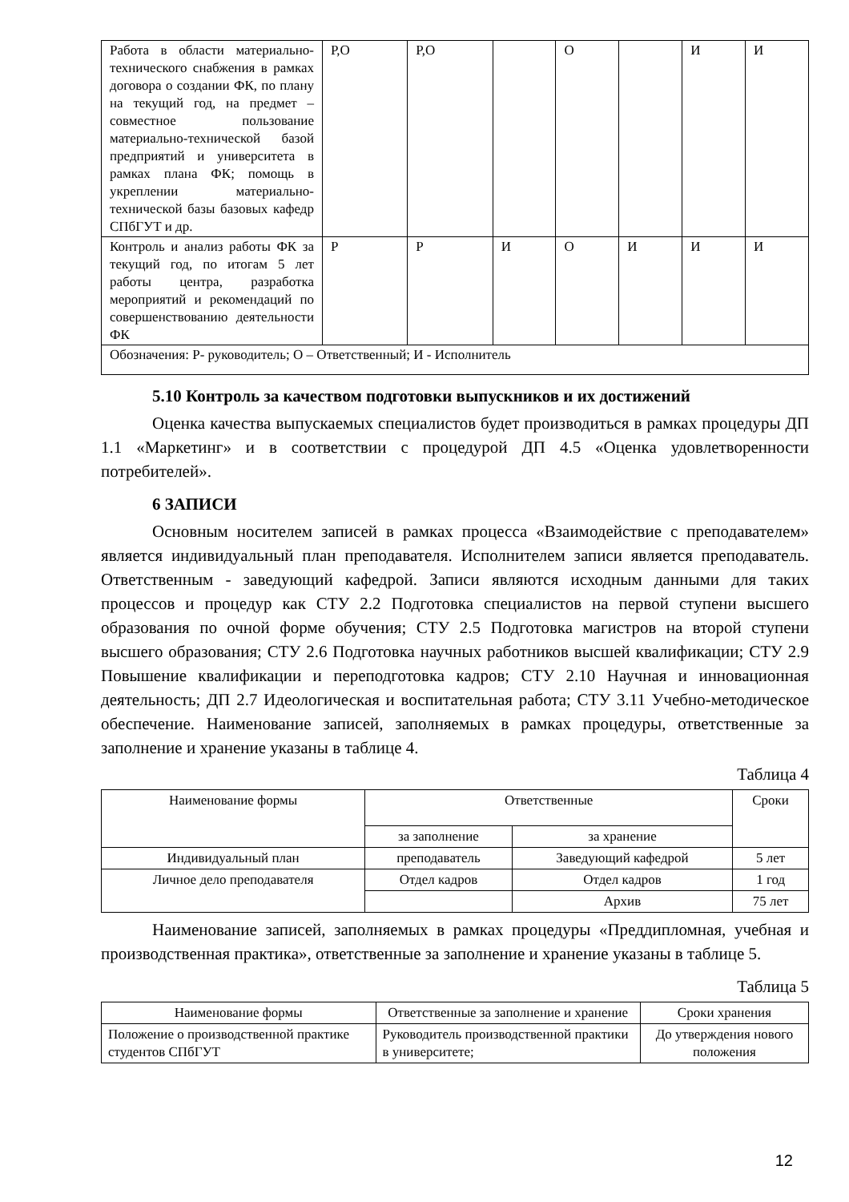| Работа в области материально-технического снабжения в рамках договора о создании ФК, по плану на текущий год, на предмет – совместное пользование материально-технической базой предприятий и университета в рамках плана ФК; помощь в укреплении материально-технической базы базовых кафедр СПбГУТ и др. | Р,О | Р,О | | О | | И | И |
| Контроль и анализ работы ФК за текущий год, по итогам 5 лет работы центра, разработка мероприятий и рекомендаций по совершенствованию деятельности ФК | Р | Р | И | О | И | И | И |
| Обозначения: Р- руководитель; О – Ответственный; И - Исполнитель | | | | | | | |
5.10 Контроль за качеством подготовки выпускников и их достижений
Оценка качества выпускаемых специалистов будет производиться в рамках процедуры ДП 1.1 «Маркетинг» и в соответствии с процедурой ДП 4.5 «Оценка удовлетворенности потребителей».
6 ЗАПИСИ
Основным носителем записей в рамках процесса «Взаимодействие с преподавателем» является индивидуальный план преподавателя. Исполнителем записи является преподаватель. Ответственным - заведующий кафедрой. Записи являются исходным данными для таких процессов и процедур как СТУ 2.2 Подготовка специалистов на первой ступени высшего образования по очной форме обучения; СТУ 2.5 Подготовка магистров на второй ступени высшего образования; СТУ 2.6 Подготовка научных работников высшей квалификации; СТУ 2.9 Повышение квалификации и переподготовка кадров; СТУ 2.10 Научная и инновационная деятельность; ДП 2.7 Идеологическая и воспитательная работа; СТУ 3.11 Учебно-методическое обеспечение. Наименование записей, заполняемых в рамках процедуры, ответственные за заполнение и хранение указаны в таблице 4.
Таблица 4
| Наименование формы | Ответственные | | Сроки |
| --- | --- | --- | --- |
| | за заполнение | за хранение | |
| Индивидуальный план | преподаватель | Заведующий кафедрой | 5 лет |
| Личное дело преподавателя | Отдел кадров | Отдел кадров | 1 год |
| | | Архив | 75 лет |
Наименование записей, заполняемых в рамках процедуры «Преддипломная, учебная и производственная практика», ответственные за заполнение и хранение указаны в таблице 5.
Таблица 5
| Наименование формы | Ответственные за заполнение и хранение | Сроки хранения |
| --- | --- | --- |
| Положение о производственной практике студентов СПбГУТ | Руководитель производственной практики в университете; | До утверждения нового положения |
12